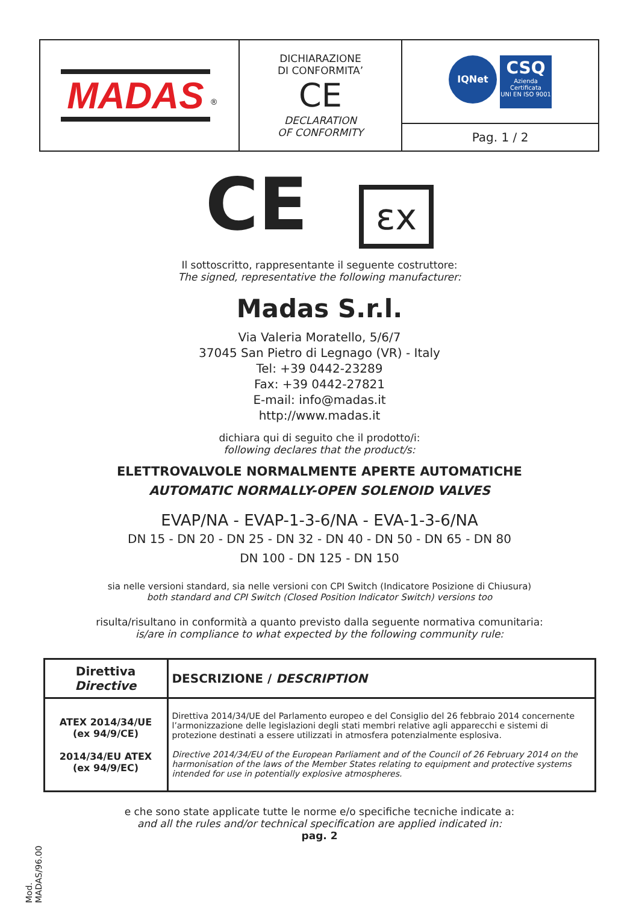| MADAS<sup>®</sup> | DICHIARAZIONE DI CONFORMITA’ CE DECLARATION OF CONFORMITY | IQNet CSQ Azienda Certificata UNI EN ISO 9001 |
| | | Pag. 1 / 2 |
CE εx
Il sottoscritto, rappresentante il seguente costruttore:
The signed, representative the following manufacturer:
Madas S.r.l.
Via Valeria Moratello, 5/6/7
37045 San Pietro di Legnago (VR) - Italy
Tel: +39 0442-23289
Fax: +39 0442-27821
E-mail: info@madas.it
http://www.madas.it
dichiara qui di seguito che il prodotto/i:
following declares that the product/s:
ELETTROVALVOLE NORMALMENTE APERTE AUTOMATICHE
AUTOMATIC NORMALLY-OPEN SOLENOID VALVES
EVAP/NA - EVAP-1-3-6/NA - EVA-1-3-6/NA
DN 15 - DN 20 - DN 25 - DN 32 - DN 40 - DN 50 - DN 65 - DN 80
DN 100 - DN 125 - DN 150
sia nelle versioni standard, sia nelle versioni con CPI Switch (Indicatore Posizione di Chiusura)
both standard and CPI Switch (Closed Position Indicator Switch) versions too
risulta/risultano in conformità a quanto previsto dalla seguente normativa comunitaria:
is/are in compliance to what expected by the following community rule:
| Direttiva Directive | DESCRIZIONE / DESCRIPTION |
| --- | --- |
| ATEX 2014/34/UE (ex 94/9/CE) 2014/34/EU ATEX (ex 94/9/EC) | Direttiva 2014/34/UE del Parlamento europeo e del Consiglio del 26 febbraio 2014 concernente l’armonizzazione delle legislazioni degli stati membri relative agli apparecchi e sistemi di protezione destinati a essere utilizzati in atmosfera potenzialmente esplosiva. Directive 2014/34/EU of the European Parliament and of the Council of 26 February 2014 on the harmonisation of the laws of the Member States relating to equipment and protective systems intended for use in potentially explosive atmospheres. |
e che sono state applicate tutte le norme e/o specifiche tecniche indicate a:
and all the rules and/or technical specification are applied indicated in:
pag. 2
Mod. MADAS/96.00